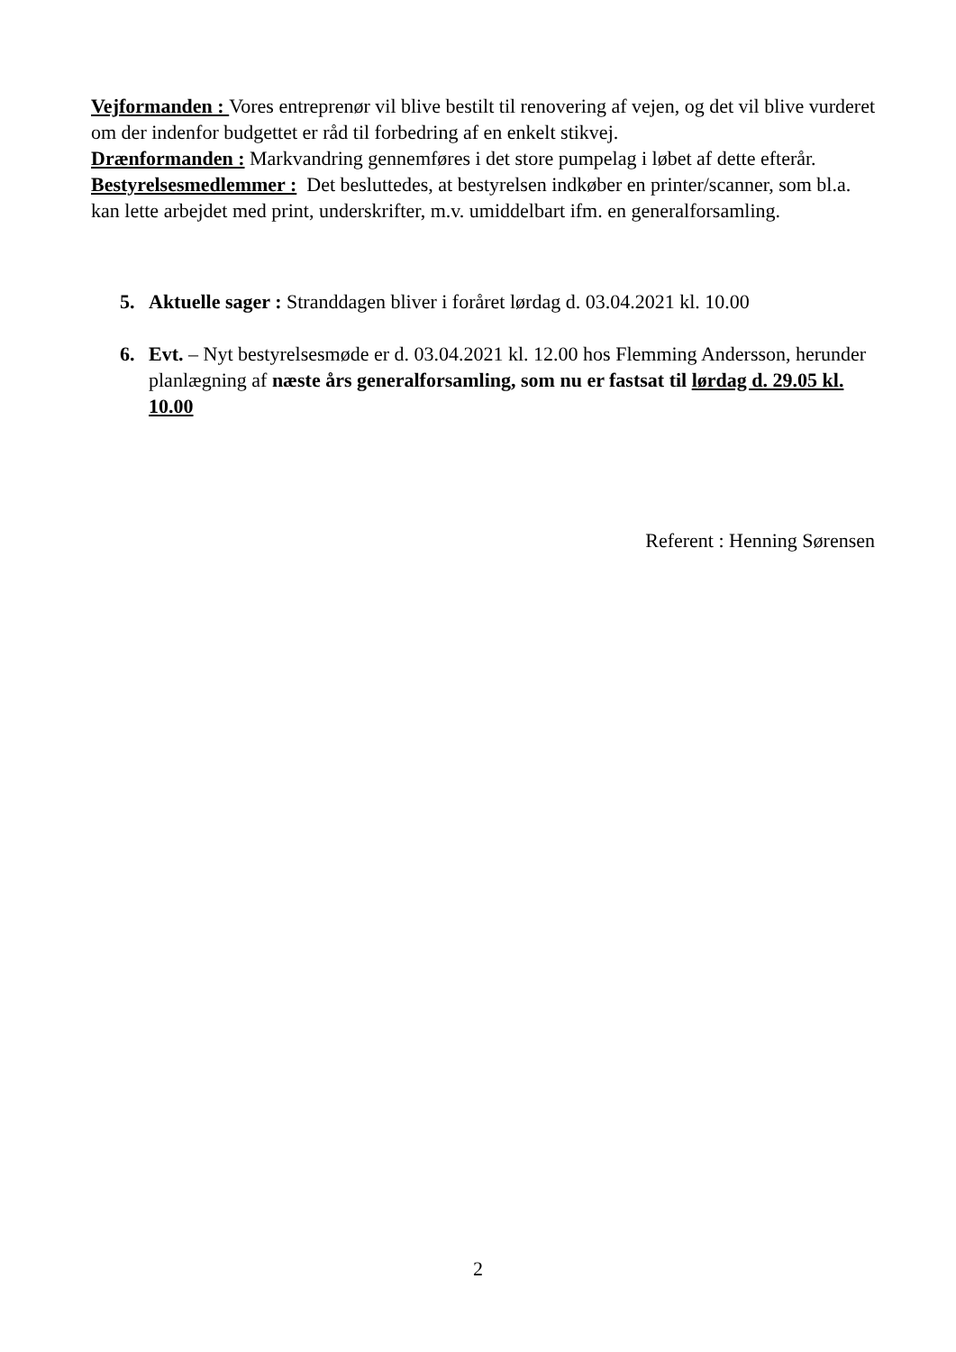Vejformanden : Vores entreprenør vil blive bestilt til renovering af vejen, og det vil blive vurderet om der indenfor budgettet er råd til forbedring af en enkelt stikvej.
Drænformanden : Markvandring gennemføres i det store pumpelag i løbet af dette efterår.
Bestyrelsesmedlemmer : Det besluttedes, at bestyrelsen indkøber en printer/scanner, som bl.a. kan lette arbejdet med print, underskrifter, m.v. umiddelbart ifm. en generalforsamling.
5. Aktuelle sager : Stranddagen bliver i foråret lørdag d. 03.04.2021 kl. 10.00
6. Evt. – Nyt bestyrelsesmøde er d. 03.04.2021 kl. 12.00 hos Flemming Andersson, herunder planlægning af næste års generalforsamling, som nu er fastsat til lørdag d. 29.05 kl. 10.00
Referent : Henning Sørensen
2